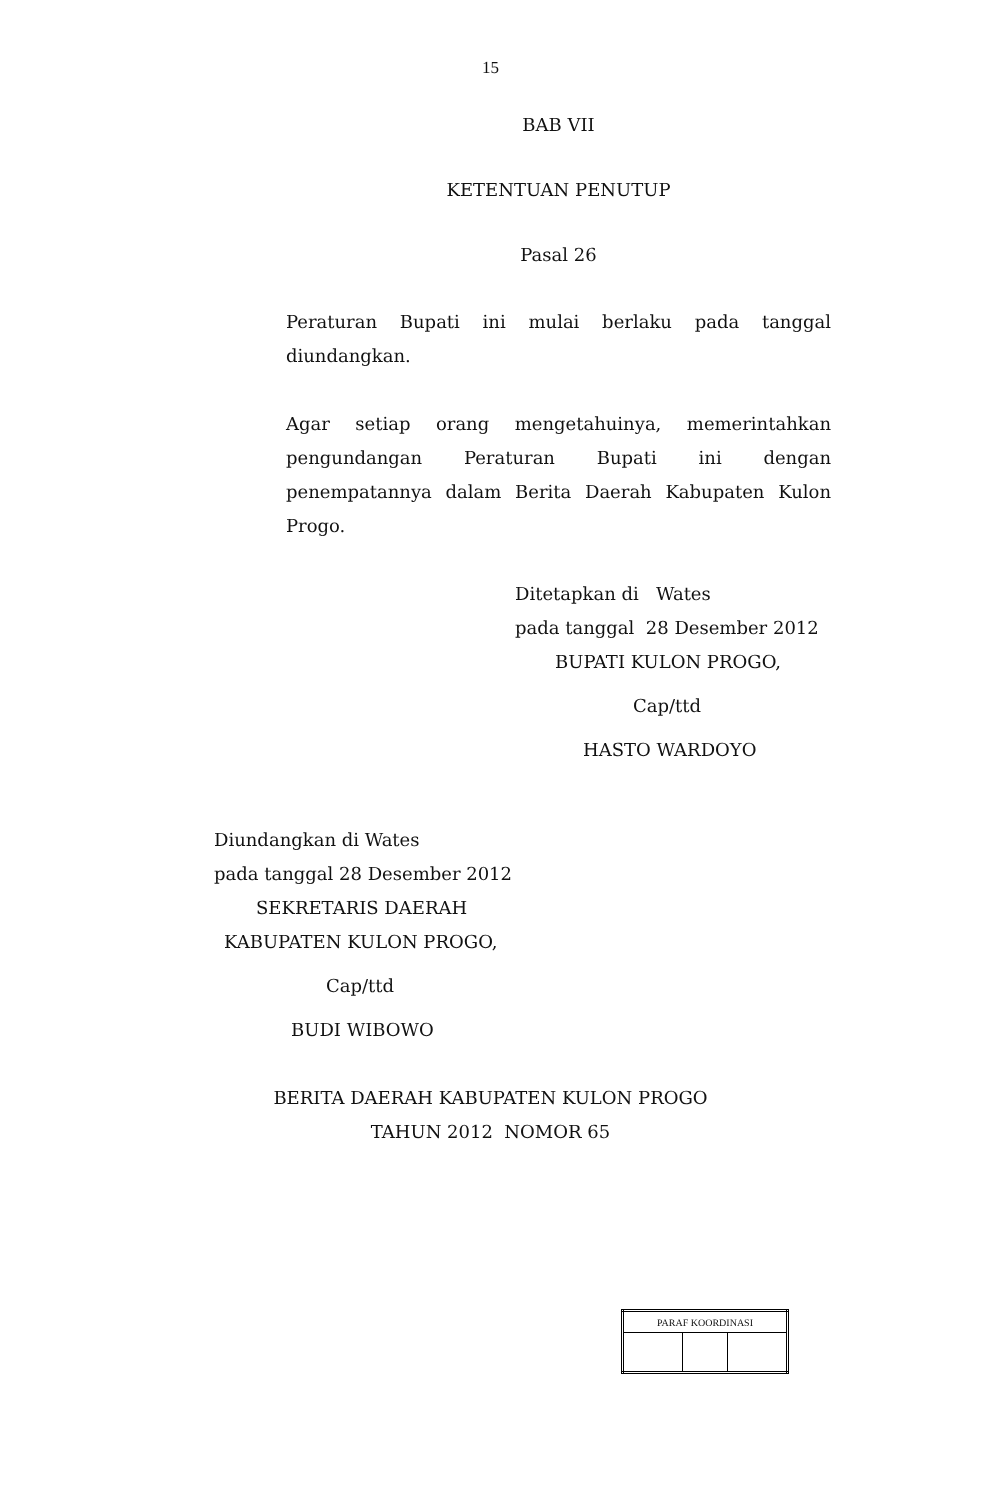15
BAB VII
KETENTUAN PENUTUP
Pasal 26
Peraturan Bupati ini mulai berlaku pada tanggal diundangkan.
Agar setiap orang mengetahuinya, memerintahkan pengundangan Peraturan Bupati ini dengan penempatannya dalam Berita Daerah Kabupaten Kulon Progo.
Ditetapkan di Wates
pada tanggal 28 Desember 2012
BUPATI KULON PROGO,
Cap/ttd
HASTO WARDOYO
Diundangkan di Wates
pada tanggal 28 Desember 2012
SEKRETARIS DAERAH
KABUPATEN KULON PROGO,
Cap/ttd
BUDI WIBOWO
BERITA DAERAH KABUPATEN KULON PROGO
TAHUN 2012 NOMOR 65
| PARAF KOORDINASI | | |